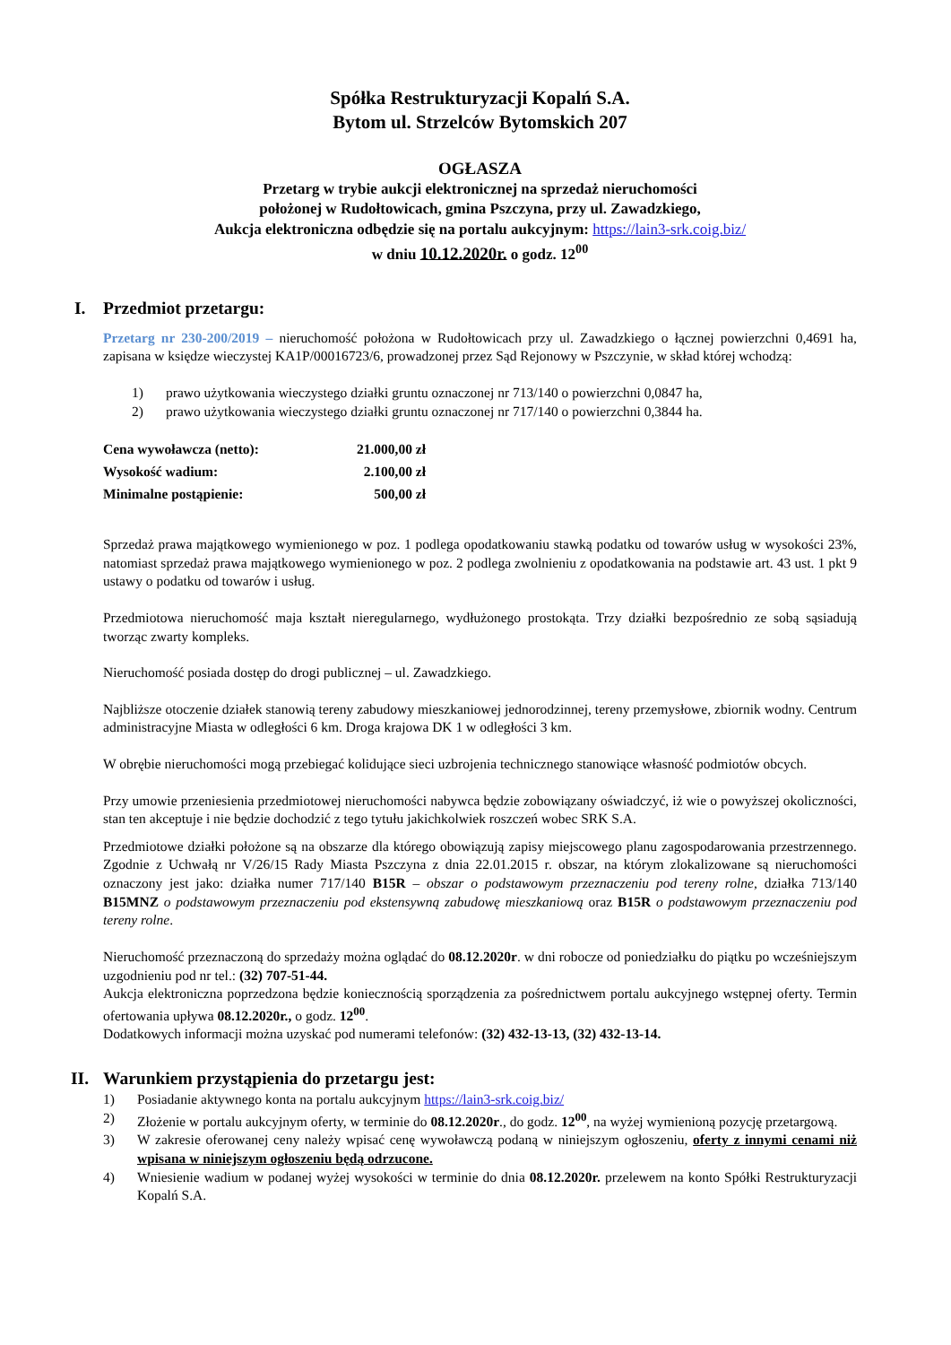Spółka Restrukturyzacji Kopalń S.A.
Bytom ul. Strzelców Bytomskich 207
OGŁASZA
Przetarg w trybie aukcji elektronicznej na sprzedaż nieruchomości
położonej w Rudołtowicach, gmina Pszczyna, przy ul. Zawadzkiego,
Aukcja elektroniczna odbędzie się na portalu aukcyjnym: https://lain3-srk.coig.biz/
w dniu 10.12.2020r. o godz. 12<sup>00</sup>
I. Przedmiot przetargu:
Przetarg nr 230-200/2019 – nieruchomość położona w Rudołtowicach przy ul. Zawadzkiego o łącznej powierzchni 0,4691 ha, zapisana w księdze wieczystej KA1P/00016723/6, prowadzonej przez Sąd Rejonowy w Pszczynie, w skład której wchodzą:
1) prawo użytkowania wieczystego działki gruntu oznaczonej nr 713/140 o powierzchni 0,0847 ha,
2) prawo użytkowania wieczystego działki gruntu oznaczonej nr 717/140 o powierzchni 0,3844 ha.
| Cena wywoławcza (netto): | 21.000,00 zł |
| Wysokość wadium: | 2.100,00 zł |
| Minimalne postąpienie: | 500,00 zł |
Sprzedaż prawa majątkowego wymienionego w poz. 1 podlega opodatkowaniu stawką podatku od towarów usług w wysokości 23%, natomiast sprzedaż prawa majątkowego wymienionego w poz. 2 podlega zwolnieniu z opodatkowania na podstawie art. 43 ust. 1 pkt 9 ustawy o podatku od towarów i usług.
Przedmiotowa nieruchomość maja kształt nieregularnego, wydłużonego prostokąta. Trzy działki bezpośrednio ze sobą sąsiadują tworząc zwarty kompleks.
Nieruchomość posiada dostęp do drogi publicznej – ul. Zawadzkiego.
Najbliższe otoczenie działek stanowią tereny zabudowy mieszkaniowej jednorodzinnej, tereny przemysłowe, zbiornik wodny. Centrum administracyjne Miasta w odległości 6 km. Droga krajowa DK 1 w odległości 3 km.
W obrębie nieruchomości mogą przebiegać kolidujące sieci uzbrojenia technicznego stanowiące własność podmiotów obcych.
Przy umowie przeniesienia przedmiotowej nieruchomości nabywca będzie zobowiązany oświadczyć, iż wie o powyższej okoliczności, stan ten akceptuje i nie będzie dochodzić z tego tytułu jakichkolwiek roszczeń wobec SRK S.A.
Przedmiotowe działki położone są na obszarze dla którego obowiązują zapisy miejscowego planu zagospodarowania przestrzennego. Zgodnie z Uchwałą nr V/26/15 Rady Miasta Pszczyna z dnia 22.01.2015 r. obszar, na którym zlokalizowane są nieruchomości oznaczony jest jako: działka numer 717/140 B15R – obszar o podstawowym przeznaczeniu pod tereny rolne, działka 713/140 B15MNZ o podstawowym przeznaczeniu pod ekstensywną zabudowę mieszkaniową oraz B15R o podstawowym przeznaczeniu pod tereny rolne.
Nieruchomość przeznaczoną do sprzedaży można oglądać do 08.12.2020r. w dni robocze od poniedziałku do piątku po wcześniejszym uzgodnieniu pod nr tel.: (32) 707-51-44.
Aukcja elektroniczna poprzedzona będzie koniecznością sporządzenia za pośrednictwem portalu aukcyjnego wstępnej oferty. Termin ofertowania upływa 08.12.2020r., o godz. 12<sup>00</sup>.
Dodatkowych informacji można uzyskać pod numerami telefonów: (32) 432-13-13, (32) 432-13-14.
II. Warunkiem przystąpienia do przetargu jest:
1) Posiadanie aktywnego konta na portalu aukcyjnym https://lain3-srk.coig.biz/
2) Złożenie w portalu aukcyjnym oferty, w terminie do 08.12.2020r., do godz. 12<sup>00</sup>, na wyżej wymienioną pozycję przetargową.
3) W zakresie oferowanej ceny należy wpisać cenę wywoławczą podaną w niniejszym ogłoszeniu, oferty z innymi cenami niż wpisana w niniejszym ogłoszeniu będą odrzucone.
4) Wniesienie wadium w podanej wyżej wysokości w terminie do dnia 08.12.2020r. przelewem na konto Spółki Restrukturyzacji Kopalń S.A.